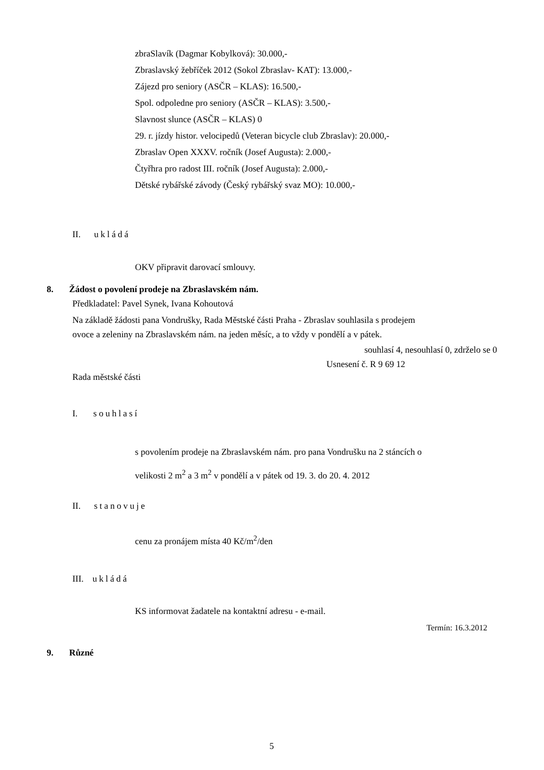zbraSlavík (Dagmar Kobylková): 30.000,-
Zbraslavský žebříček 2012 (Sokol Zbraslav- KAT): 13.000,-
Zájezd pro seniory (ASČR – KLAS): 16.500,-
Spol. odpoledne pro seniory (ASČR – KLAS): 3.500,-
Slavnost slunce (ASČR – KLAS) 0
29. r. jízdy histor. velocipedů (Veteran bicycle club Zbraslav): 20.000,-
Zbraslav Open XXXV. ročník (Josef Augusta): 2.000,-
Čtyřhra pro radost III. ročník (Josef Augusta): 2.000,-
Dětské rybářské závody (Český rybářský svaz MO): 10.000,-
II. ukládá
OKV připravit darovací smlouvy.
8. Žádost o povolení prodeje na Zbraslavském nám.
Předkladatel: Pavel Synek, Ivana Kohoutová
Na základě žádosti pana Vondrušky, Rada Městské části Praha - Zbraslav souhlasila s prodejem
ovoce a zeleniny na Zbraslavském nám. na jeden měsíc, a to vždy v pondělí a v pátek.
souhlasí 4, nesouhlasí 0, zdrželo se 0
Usnesení č. R 9 69 12
Rada městské části
I. souhlasí
s povolením prodeje na Zbraslavském nám. pro pana Vondrušku na 2 stáncích o
velikosti 2 m<sup>2</sup> a 3 m<sup>2</sup> v pondělí a v pátek od 19. 3. do 20. 4. 2012
II. stanovuje
cenu za pronájem místa 40 Kč/m<sup>2</sup>/den
III. ukládá
KS informovat žadatele na kontaktní adresu - e-mail.
Termín: 16.3.2012
9. Různé
5